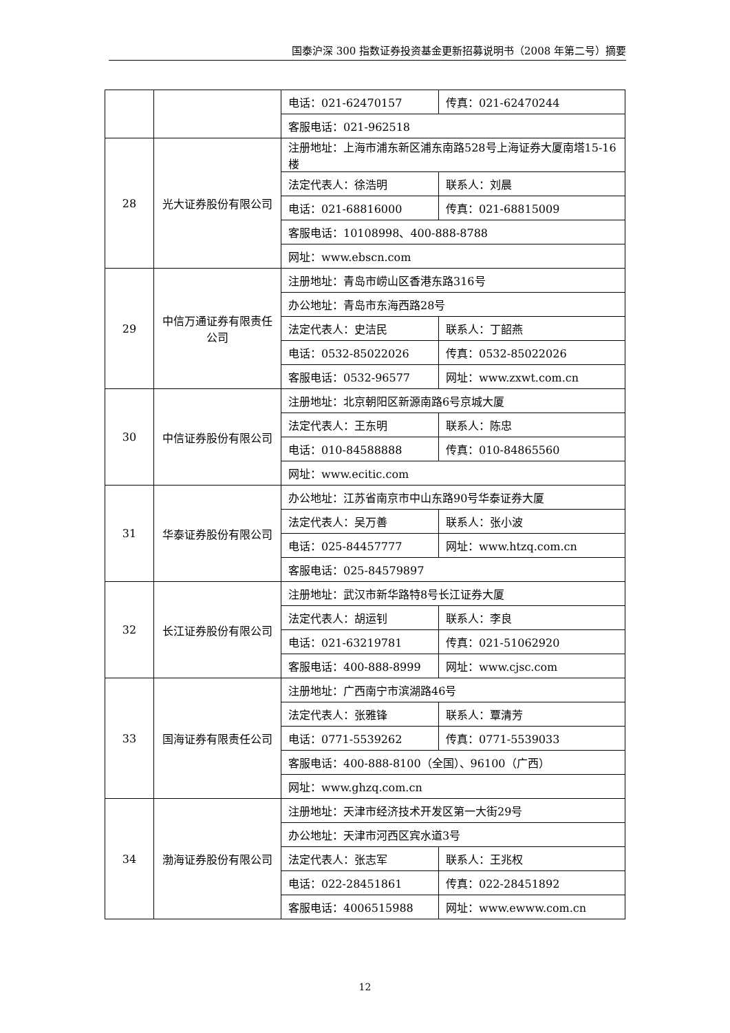国泰沪深 300 指数证券投资基金更新招募说明书（2008 年第二号）摘要
| | | 电话：021-62470157 | 传真：021-62470244 |
| | | 客服电话：021-962518 | |
| 28 | 光大证券股份有限公司 | 注册地址：上海市浦东新区浦东南路528号上海证券大厦南塔15-16楼 | |
| | | 法定代表人：徐浩明 | 联系人：刘晨 |
| | | 电话：021-68816000 | 传真：021-68815009 |
| | | 客服电话：10108998、400-888-8788 | |
| | | 网址：www.ebscn.com | |
| 29 | 中信万通证券有限责任公司 | 注册地址：青岛市崂山区香港东路316号 | |
| | | 办公地址：青岛市东海西路28号 | |
| | | 法定代表人：史洁民 | 联系人：丁韶燕 |
| | | 电话：0532-85022026 | 传真：0532-85022026 |
| | | 客服电话：0532-96577 | 网址：www.zxwt.com.cn |
| 30 | 中信证券股份有限公司 | 注册地址：北京朝阳区新源南路6号京城大厦 | |
| | | 法定代表人：王东明 | 联系人：陈忠 |
| | | 电话：010-84588888 | 传真：010-84865560 |
| | | 网址：www.ecitic.com | |
| 31 | 华泰证券股份有限公司 | 办公地址：江苏省南京市中山东路90号华泰证券大厦 | |
| | | 法定代表人：吴万善 | 联系人：张小波 |
| | | 电话：025-84457777 | 网址：www.htzq.com.cn |
| | | 客服电话：025-84579897 | |
| 32 | 长江证券股份有限公司 | 注册地址：武汉市新华路特8号长江证券大厦 | |
| | | 法定代表人：胡运钊 | 联系人：李良 |
| | | 电话：021-63219781 | 传真：021-51062920 |
| | | 客服电话：400-888-8999 | 网址：www.cjsc.com |
| 33 | 国海证券有限责任公司 | 注册地址：广西南宁市滨湖路46号 | |
| | | 法定代表人：张雅锋 | 联系人：覃清芳 |
| | | 电话：0771-5539262 | 传真：0771-5539033 |
| | | 客服电话：400-888-8100（全国）、96100（广西） | |
| | | 网址：www.ghzq.com.cn | |
| 34 | 渤海证券股份有限公司 | 注册地址：天津市经济技术开发区第一大街29号 | |
| | | 办公地址：天津市河西区宾水道3号 | |
| | | 法定代表人：张志军 | 联系人：王兆权 |
| | | 电话：022-28451861 | 传真：022-28451892 |
| | | 客服电话：4006515988 | 网址：www.ewww.com.cn |
12